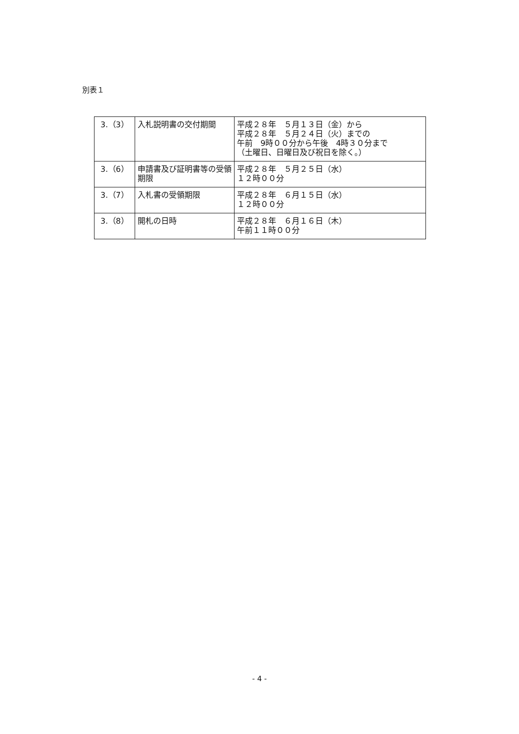別表１
| 3.（3） | 入札説明書の交付期間 | 平成２８年 ５月１３日（金）から 平成２８年 ５月２４日（火）までの 午前 9時００分から午後 4時３０分まで （土曜日、日曜日及び祝日を除く。） |
| 3.（6） | 申請書及び証明書等の受領期限 | 平成２８年 ５月２５日（水） １２時００分 |
| 3.（7） | 入札書の受領期限 | 平成２８年 ６月１５日（水） １２時００分 |
| 3.（8） | 開札の日時 | 平成２８年 ６月１６日（木） 午前１１時００分 |
- 4 -